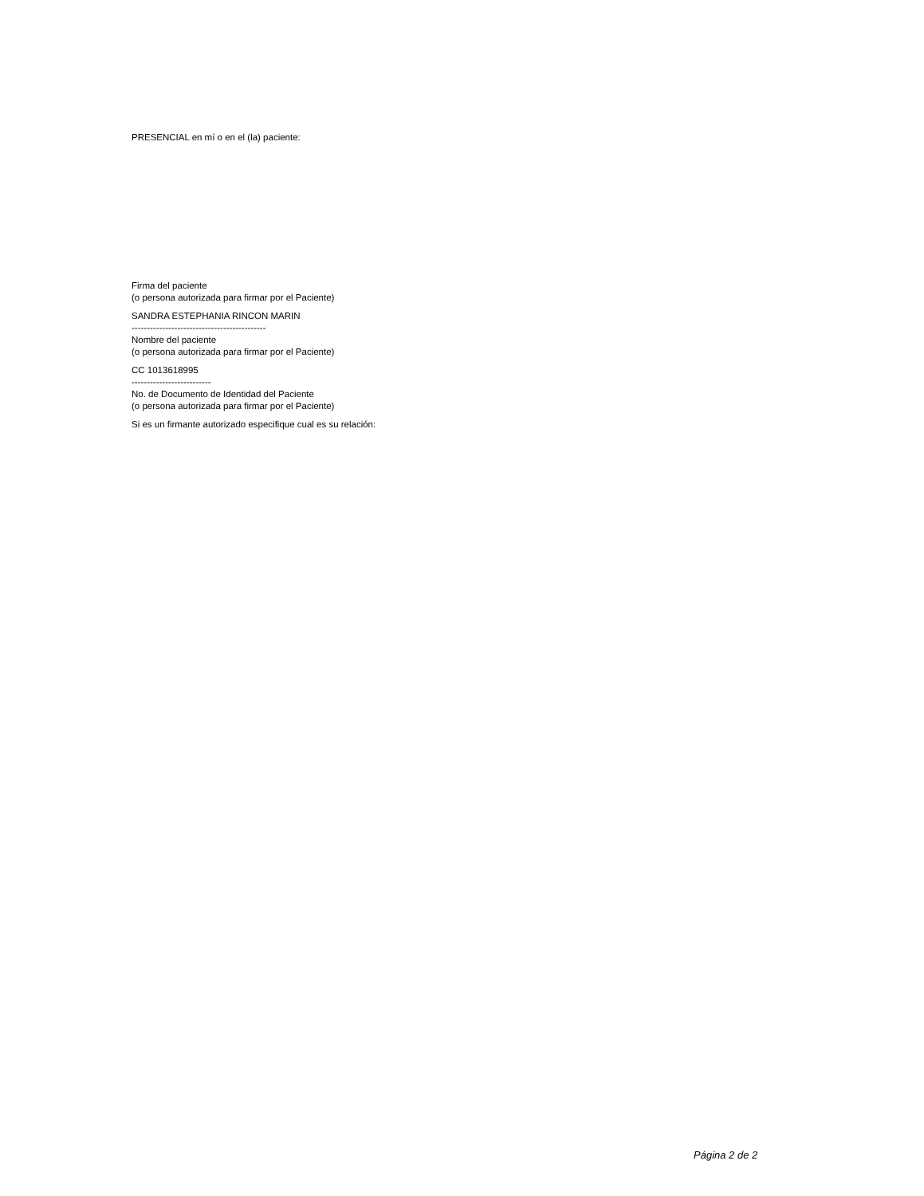PRESENCIAL en mí o en el (la) paciente:
Firma del paciente
(o persona autorizada para firmar por el Paciente)
SANDRA ESTEPHANIA RINCON MARIN
--------------------------------------------
Nombre del paciente
(o persona autorizada para firmar por el Paciente)
CC 1013618995
--------------------------
No. de Documento de Identidad del Paciente
(o persona autorizada para firmar por el Paciente)
Si es un firmante autorizado especifique cual es su relación:
Página 2 de 2